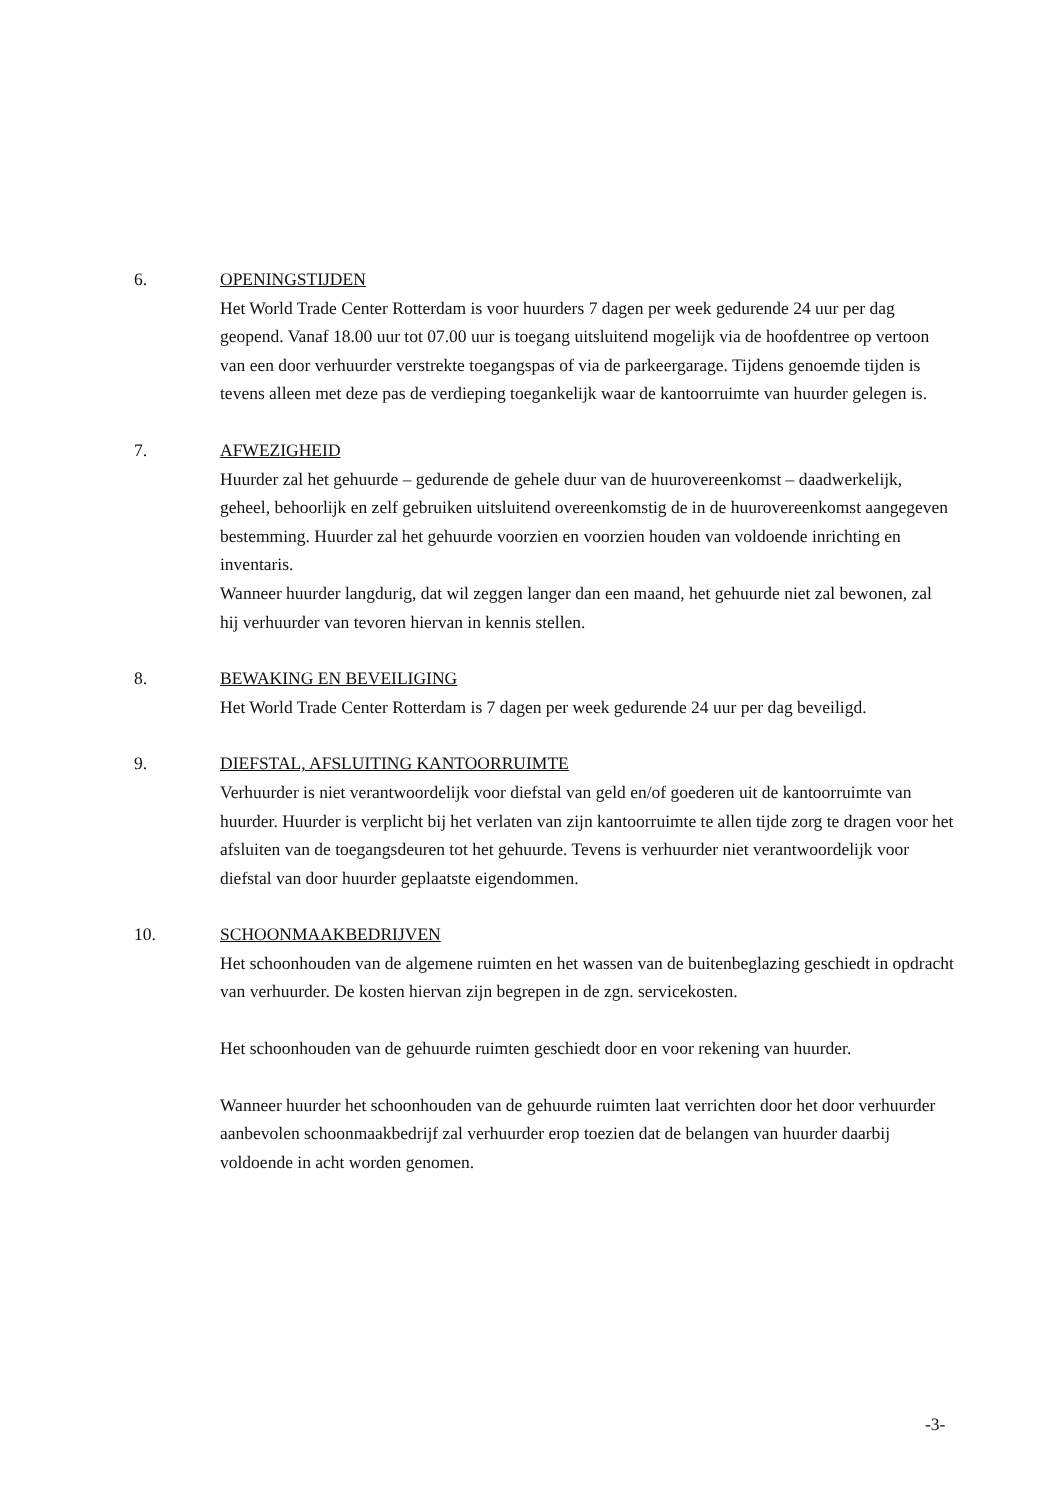6. OPENINGSTIJDEN
Het World Trade Center Rotterdam is voor huurders 7 dagen per week gedurende 24 uur per dag geopend. Vanaf 18.00 uur tot 07.00 uur is toegang uitsluitend mogelijk via de hoofdentree op vertoon van een door verhuurder verstrekte toegangspas of via de parkeergarage. Tijdens genoemde tijden is tevens alleen met deze pas de verdieping toegankelijk waar de kantoorruimte van huurder gelegen is.
7. AFWEZIGHEID
Huurder zal het gehuurde – gedurende de gehele duur van de huurovereenkomst – daadwerkelijk, geheel, behoorlijk en zelf gebruiken uitsluitend overeenkomstig de in de huurovereenkomst aangegeven bestemming. Huurder zal het gehuurde voorzien en voorzien houden van voldoende inrichting en inventaris.
Wanneer huurder langdurig, dat wil zeggen langer dan een maand, het gehuurde niet zal bewonen, zal hij verhuurder van tevoren hiervan in kennis stellen.
8. BEWAKING EN BEVEILIGING
Het World Trade Center Rotterdam is 7 dagen per week gedurende 24 uur per dag beveiligd.
9. DIEFSTAL, AFSLUITING KANTOORRUIMTE
Verhuurder is niet verantwoordelijk voor diefstal van geld en/of goederen uit de kantoorruimte van huurder. Huurder is verplicht bij het verlaten van zijn kantoorruimte te allen tijde zorg te dragen voor het afsluiten van de toegangsdeuren tot het gehuurde. Tevens is verhuurder niet verantwoordelijk voor diefstal van door huurder geplaatste eigendommen.
10. SCHOONMAAKBEDRIJVEN
Het schoonhouden van de algemene ruimten en het wassen van de buitenbeglazing geschiedt in opdracht van verhuurder. De kosten hiervan zijn begrepen in de zgn. servicekosten.
Het schoonhouden van de gehuurde ruimten geschiedt door en voor rekening van huurder.
Wanneer huurder het schoonhouden van de gehuurde ruimten laat verrichten door het door verhuurder aanbevolen schoonmaakbedrijf zal verhuurder erop toezien dat de belangen van huurder daarbij voldoende in acht worden genomen.
-3-